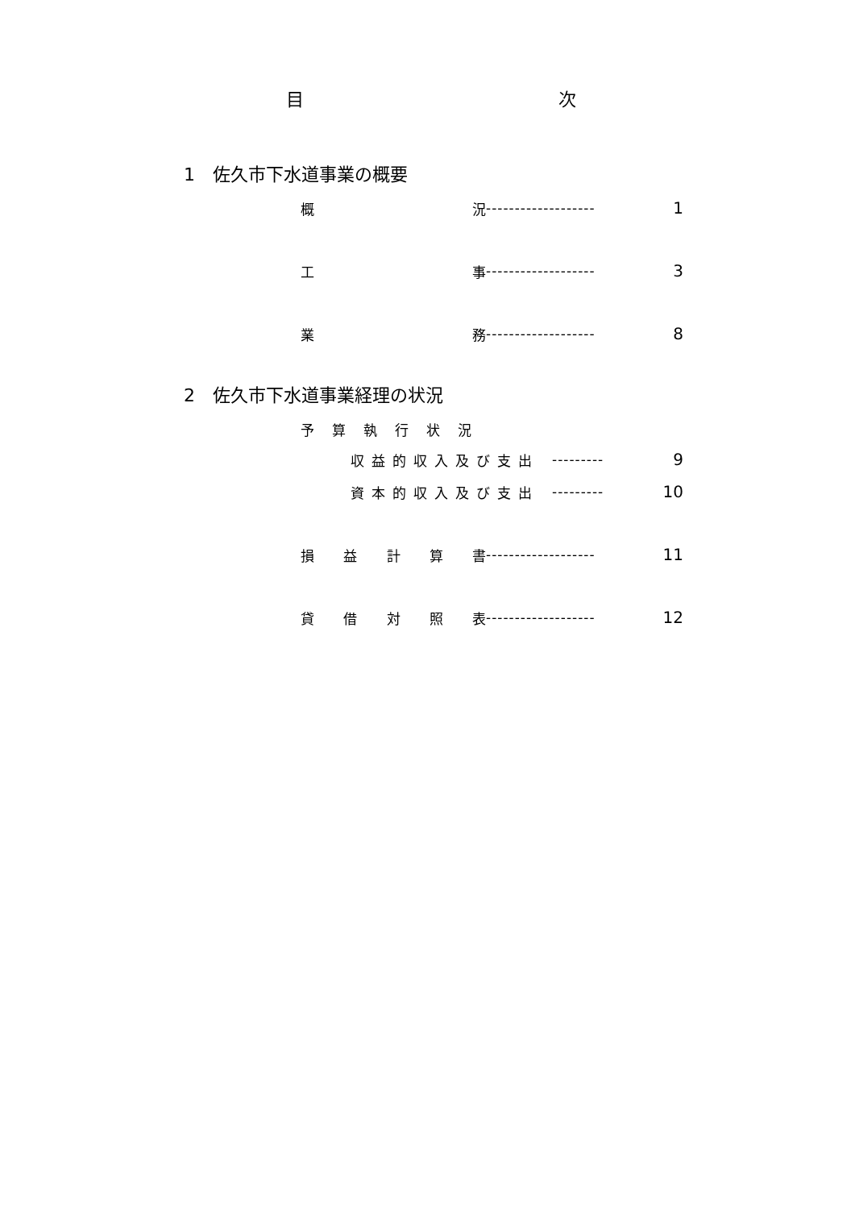目 次
1　佐久市下水道事業の概要
概 況 ------------------- 1
工 事 ------------------- 3
業 務 ------------------- 8
2　佐久市下水道事業経理の状況
予算執行状況
収益的収入及び支出 --------- 9
資本的収入及び支出 --------- 10
損 益 計 算 書 ------------------- 11
貸 借 対 照 表 ------------------- 12